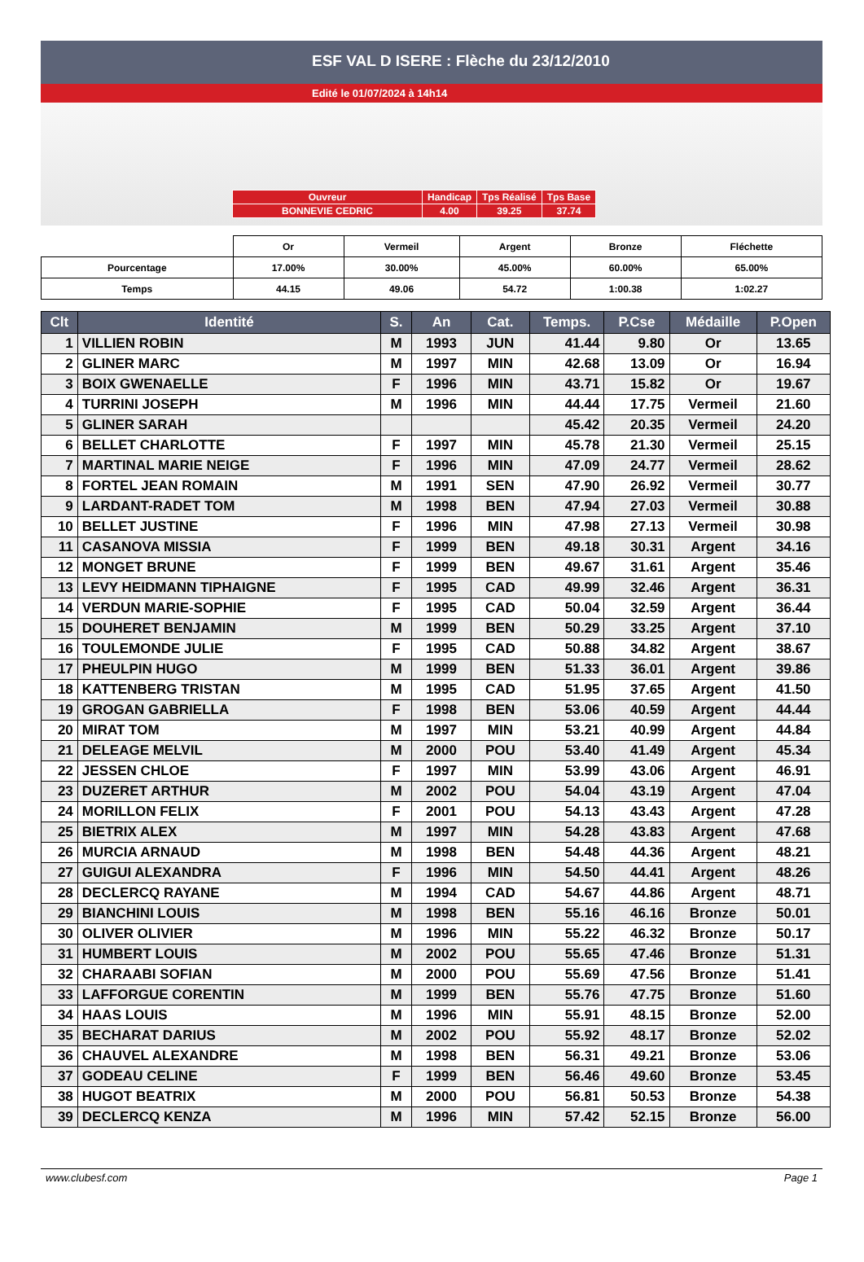ESF VAL D ISERE : Flèche du 23/12/2010
Edité le 01/07/2024 à 14h14
| Ouvreur | Handicap | Tps Réalisé | Tps Base |
| BONNEVIE CEDRIC | 4.00 | 39.25 | 37.74 |
| | Or | Vermeil | Argent | Bronze | Fléchette |
| Pourcentage | 17.00% | 30.00% | 45.00% | 60.00% | 65.00% |
| Temps | 44.15 | 49.06 | 54.72 | 1:00.38 | 1:02.27 |
| Clt | Identité | S. | An | Cat. | Temps. | P.Cse | Médaille | P.Open |
| --- | --- | --- | --- | --- | --- | --- | --- | --- |
| 1 | VILLIEN ROBIN | M | 1993 | JUN | 41.44 | 9.80 | Or | 13.65 |
| 2 | GLINER MARC | M | 1997 | MIN | 42.68 | 13.09 | Or | 16.94 |
| 3 | BOIX GWENAELLE | F | 1996 | MIN | 43.71 | 15.82 | Or | 19.67 |
| 4 | TURRINI JOSEPH | M | 1996 | MIN | 44.44 | 17.75 | Vermeil | 21.60 |
| 5 | GLINER SARAH | | | | 45.42 | 20.35 | Vermeil | 24.20 |
| 6 | BELLET CHARLOTTE | F | 1997 | MIN | 45.78 | 21.30 | Vermeil | 25.15 |
| 7 | MARTINAL MARIE NEIGE | F | 1996 | MIN | 47.09 | 24.77 | Vermeil | 28.62 |
| 8 | FORTEL JEAN ROMAIN | M | 1991 | SEN | 47.90 | 26.92 | Vermeil | 30.77 |
| 9 | LARDANT-RADET TOM | M | 1998 | BEN | 47.94 | 27.03 | Vermeil | 30.88 |
| 10 | BELLET JUSTINE | F | 1996 | MIN | 47.98 | 27.13 | Vermeil | 30.98 |
| 11 | CASANOVA MISSIA | F | 1999 | BEN | 49.18 | 30.31 | Argent | 34.16 |
| 12 | MONGET BRUNE | F | 1999 | BEN | 49.67 | 31.61 | Argent | 35.46 |
| 13 | LEVY HEIDMANN TIPHAIGNE | F | 1995 | CAD | 49.99 | 32.46 | Argent | 36.31 |
| 14 | VERDUN MARIE-SOPHIE | F | 1995 | CAD | 50.04 | 32.59 | Argent | 36.44 |
| 15 | DOUHERET BENJAMIN | M | 1999 | BEN | 50.29 | 33.25 | Argent | 37.10 |
| 16 | TOULEMONDE JULIE | F | 1995 | CAD | 50.88 | 34.82 | Argent | 38.67 |
| 17 | PHEULPIN HUGO | M | 1999 | BEN | 51.33 | 36.01 | Argent | 39.86 |
| 18 | KATTENBERG TRISTAN | M | 1995 | CAD | 51.95 | 37.65 | Argent | 41.50 |
| 19 | GROGAN GABRIELLA | F | 1998 | BEN | 53.06 | 40.59 | Argent | 44.44 |
| 20 | MIRAT TOM | M | 1997 | MIN | 53.21 | 40.99 | Argent | 44.84 |
| 21 | DELEAGE MELVIL | M | 2000 | POU | 53.40 | 41.49 | Argent | 45.34 |
| 22 | JESSEN CHLOE | F | 1997 | MIN | 53.99 | 43.06 | Argent | 46.91 |
| 23 | DUZERET ARTHUR | M | 2002 | POU | 54.04 | 43.19 | Argent | 47.04 |
| 24 | MORILLON FELIX | F | 2001 | POU | 54.13 | 43.43 | Argent | 47.28 |
| 25 | BIETRIX ALEX | M | 1997 | MIN | 54.28 | 43.83 | Argent | 47.68 |
| 26 | MURCIA ARNAUD | M | 1998 | BEN | 54.48 | 44.36 | Argent | 48.21 |
| 27 | GUIGUI ALEXANDRA | F | 1996 | MIN | 54.50 | 44.41 | Argent | 48.26 |
| 28 | DECLERCQ RAYANE | M | 1994 | CAD | 54.67 | 44.86 | Argent | 48.71 |
| 29 | BIANCHINI LOUIS | M | 1998 | BEN | 55.16 | 46.16 | Bronze | 50.01 |
| 30 | OLIVER OLIVIER | M | 1996 | MIN | 55.22 | 46.32 | Bronze | 50.17 |
| 31 | HUMBERT LOUIS | M | 2002 | POU | 55.65 | 47.46 | Bronze | 51.31 |
| 32 | CHARAABI SOFIAN | M | 2000 | POU | 55.69 | 47.56 | Bronze | 51.41 |
| 33 | LAFFORGUE CORENTIN | M | 1999 | BEN | 55.76 | 47.75 | Bronze | 51.60 |
| 34 | HAAS LOUIS | M | 1996 | MIN | 55.91 | 48.15 | Bronze | 52.00 |
| 35 | BECHARAT DARIUS | M | 2002 | POU | 55.92 | 48.17 | Bronze | 52.02 |
| 36 | CHAUVEL ALEXANDRE | M | 1998 | BEN | 56.31 | 49.21 | Bronze | 53.06 |
| 37 | GODEAU CELINE | F | 1999 | BEN | 56.46 | 49.60 | Bronze | 53.45 |
| 38 | HUGOT BEATRIX | M | 2000 | POU | 56.81 | 50.53 | Bronze | 54.38 |
| 39 | DECLERCQ KENZA | M | 1996 | MIN | 57.42 | 52.15 | Bronze | 56.00 |
www.clubesf.com Page 1